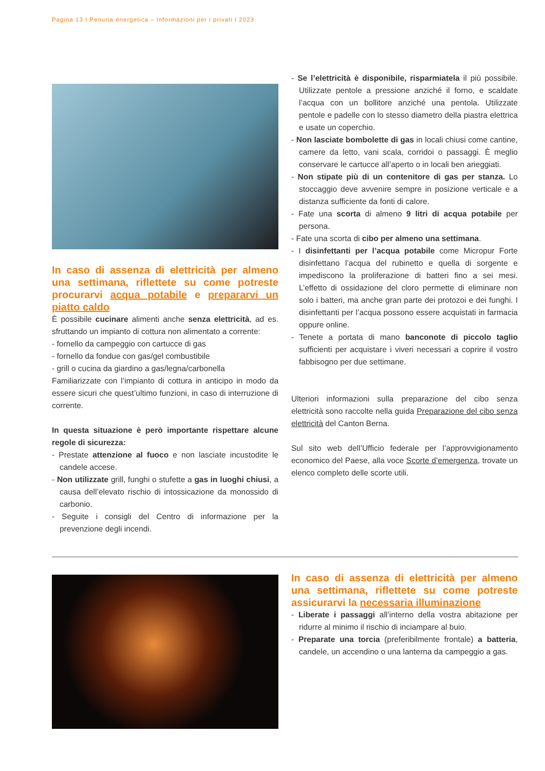Pagina 13 I Penuria energetica – Informazioni per i privati I 2023
In caso di assenza di elettricità per almeno una settimana, riflettete su come potreste procurarvi acqua potabile e prepararvi un piatto caldo
È possibile cucinare alimenti anche senza elettricità, ad es. sfruttando un impianto di cottura non alimentato a corrente:
- fornello da campeggio con cartucce di gas
- fornello da fondue con gas/gel combustibile
- grill o cucina da giardino a gas/legna/carbonella
Familiarizzate con l’impianto di cottura in anticipo in modo da essere sicuri che quest’ultimo funzioni, in caso di interruzione di corrente.
In questa situazione è però importante rispettare alcune regole di sicurezza:
- Prestate attenzione al fuoco e non lasciate incustodite le candele accese.
- Non utilizzate grill, funghi o stufette a gas in luoghi chiusi, a causa dell’elevato rischio di intossicazione da monossido di carbonio.
- Seguite i consigli del Centro di informazione per la prevenzione degli incendi.
- Se l’elettricità è disponibile, risparmiatela il più possibile. Utilizzate pentole a pressione anziché il forno, e scaldate l’acqua con un bollitore anziché una pentola. Utilizzate pentole e padelle con lo stesso diametro della piastra elettrica e usate un coperchio.
- Non lasciate bombolette di gas in locali chiusi come cantine, camere da letto, vani scala, corridoi o passaggi. È meglio conservare le cartucce all’aperto o in locali ben arieggiati.
- Non stipate più di un contenitore di gas per stanza. Lo stoccaggio deve avvenire sempre in posizione verticale e a distanza sufficiente da fonti di calore.
- Fate una scorta di almeno 9 litri di acqua potabile per persona.
- Fate una scorta di cibo per almeno una settimana.
- I disinfettanti per l’acqua potabile come Micropur Forte disinfettano l’acqua del rubinetto e quella di sorgente e impediscono la proliferazione di batteri fino a sei mesi. L’effetto di ossidazione del cloro permette di eliminare non solo i batteri, ma anche gran parte dei protozoi e dei funghi. I disinfettanti per l’acqua possono essere acquistati in farmacia oppure online.
- Tenete a portata di mano banconote di piccolo taglio sufficienti per acquistare i viveri necessari a coprire il vostro fabbisogno per due settimane.
Ulteriori informazioni sulla preparazione del cibo senza elettricità sono raccolte nella guida Preparazione del cibo senza elettricità del Canton Berna.
Sul sito web dell’Ufficio federale per l’approvvigionamento economico del Paese, alla voce Scorte d’emergenza, trovate un elenco completo delle scorte utili.
In caso di assenza di elettricità per almeno una settimana, riflettete su come potreste assicurarvi la necessaria illuminazione
- Liberate i passaggi all’interno della vostra abitazione per ridurre al minimo il rischio di inciampare al buio.
- Preparate una torcia (preferibilmente frontale) a batteria, candele, un accendino o una lanterna da campeggio a gas.